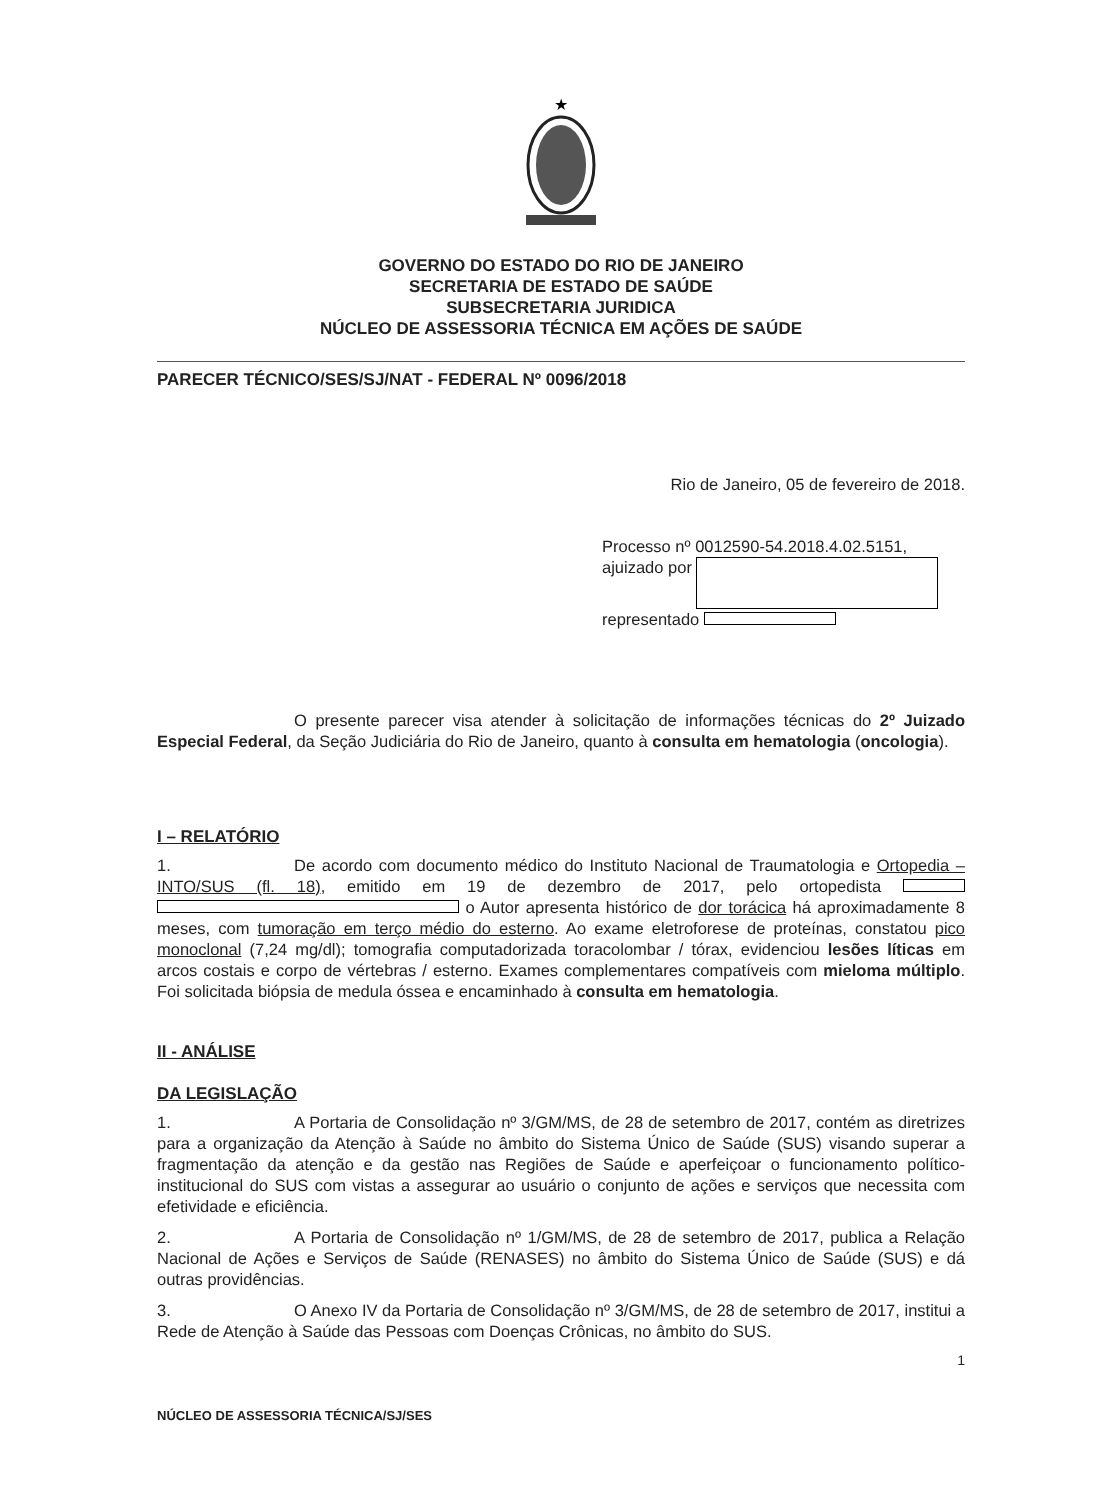★
GOVERNO DO ESTADO DO RIO DE JANEIRO
SECRETARIA DE ESTADO DE SAÚDE
SUBSECRETARIA JURIDICA
NÚCLEO DE ASSESSORIA TÉCNICA EM AÇÕES DE SAÚDE
PARECER TÉCNICO/SES/SJ/NAT - FEDERAL Nº 0096/2018
Rio de Janeiro, 05 de fevereiro de 2018.
Processo nº 0012590-54.2018.4.02.5151, ajuizado por
representado
O presente parecer visa atender à solicitação de informações técnicas do 2º Juizado Especial Federal, da Seção Judiciária do Rio de Janeiro, quanto à consulta em hematologia (oncologia).
I – RELATÓRIO
1. De acordo com documento médico do Instituto Nacional de Traumatologia e Ortopedia – INTO/SUS (fl. 18), emitido em 19 de dezembro de 2017, pelo ortopedista o Autor apresenta histórico de dor torácica há aproximadamente 8 meses, com tumoração em terço médio do esterno. Ao exame eletroforese de proteínas, constatou pico monoclonal (7,24 mg/dl); tomografia computadorizada toracolombar / tórax, evidenciou lesões líticas em arcos costais e corpo de vértebras / esterno. Exames complementares compatíveis com mieloma múltiplo. Foi solicitada biópsia de medula óssea e encaminhado à consulta em hematologia.
II - ANÁLISE
DA LEGISLAÇÃO
1. A Portaria de Consolidação nº 3/GM/MS, de 28 de setembro de 2017, contém as diretrizes para a organização da Atenção à Saúde no âmbito do Sistema Único de Saúde (SUS) visando superar a fragmentação da atenção e da gestão nas Regiões de Saúde e aperfeiçoar o funcionamento político-institucional do SUS com vistas a assegurar ao usuário o conjunto de ações e serviços que necessita com efetividade e eficiência.
2. A Portaria de Consolidação nº 1/GM/MS, de 28 de setembro de 2017, publica a Relação Nacional de Ações e Serviços de Saúde (RENASES) no âmbito do Sistema Único de Saúde (SUS) e dá outras providências.
3. O Anexo IV da Portaria de Consolidação nº 3/GM/MS, de 28 de setembro de 2017, institui a Rede de Atenção à Saúde das Pessoas com Doenças Crônicas, no âmbito do SUS.
1
NÚCLEO DE ASSESSORIA TÉCNICA/SJ/SES